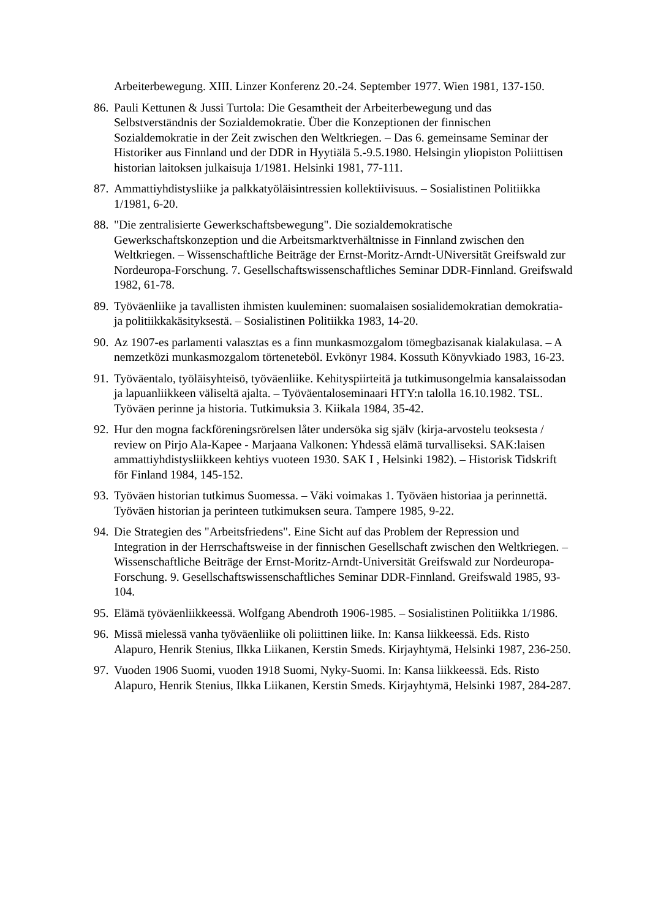Arbeiterbewegung. XIII. Linzer Konferenz 20.-24. September 1977. Wien 1981, 137-150.
86.
Pauli Kettunen & Jussi Turtola: Die Gesamtheit der Arbeiterbewegung und das Selbstverständnis der Sozialdemokratie. Über die Konzeptionen der finnischen Sozialdemokratie in der Zeit zwischen den Weltkriegen. – Das 6. gemeinsame Seminar der Historiker aus Finnland und der DDR in Hyytiälä 5.-9.5.1980. Helsingin yliopiston Poliittisen historian laitoksen julkaisuja 1/1981. Helsinki 1981, 77-111.
87.
Ammattiyhdistysliike ja palkkatyöläisintressien kollektiivisuus. – Sosialistinen Politiikka 1/1981, 6-20.
88.
"Die zentralisierte Gewerkschaftsbewegung". Die sozialdemokratische Gewerkschaftskonzeption und die Arbeitsmarktverhältnisse in Finnland zwischen den Weltkriegen. – Wissenschaftliche Beiträge der Ernst-Moritz-Arndt-UNiversität Greifswald zur Nordeuropa-Forschung. 7. Gesellschaftswissenschaftliches Seminar DDR-Finnland. Greifswald 1982, 61-78.
89.
Työväenliike ja tavallisten ihmisten kuuleminen: suomalaisen sosialidemokratian demokratia- ja politiikkakäsityksestä. – Sosialistinen Politiikka 1983, 14-20.
90.
Az 1907-es parlamenti valasztas es a finn munkasmozgalom tömegbazisanak kialakulasa. – A nemzetközi munkasmozgalom törteneteböl. Evkönyr 1984. Kossuth Könyvkiado 1983, 16-23.
91.
Työväentalo, työläisyhteisö, työväenliike. Kehityspiirteitä ja tutkimusongelmia kansalaissodan ja lapuanliikkeen väliseltä ajalta. – Työväentaloseminaari HTY:n talolla 16.10.1982. TSL. Työväen perinne ja historia. Tutkimuksia 3. Kiikala 1984, 35-42.
92.
Hur den mogna fackföreningsrörelsen låter undersöka sig själv (kirja-arvostelu teoksesta / review on Pirjo Ala-Kapee - Marjaana Valkonen: Yhdessä elämä turvalliseksi. SAK:laisen ammattiyhdistysliikkeen kehtiys vuoteen 1930. SAK I , Helsinki 1982). – Historisk Tidskrift för Finland 1984, 145-152.
93.
Työväen historian tutkimus Suomessa. – Väki voimakas 1. Työväen historiaa ja perinnettä. Työväen historian ja perinteen tutkimuksen seura. Tampere 1985, 9-22.
94.
Die Strategien des "Arbeitsfriedens". Eine Sicht auf das Problem der Repression und Integration in der Herrschaftsweise in der finnischen Gesellschaft zwischen den Weltkriegen. – Wissenschaftliche Beiträge der Ernst-Moritz-Arndt-Universität Greifswald zur Nordeuropa-Forschung. 9. Gesellschaftswissenschaftliches Seminar DDR-Finnland. Greifswald 1985, 93-104.
95.
Elämä työväenliikkeessä. Wolfgang Abendroth 1906-1985. – Sosialistinen Politiikka 1/1986.
96.
Missä mielessä vanha työväenliike oli poliittinen liike. In: Kansa liikkeessä. Eds. Risto Alapuro, Henrik Stenius, Ilkka Liikanen, Kerstin Smeds. Kirjayhtymä, Helsinki 1987, 236-250.
97.
Vuoden 1906 Suomi, vuoden 1918 Suomi, Nyky-Suomi. In: Kansa liikkeessä. Eds. Risto Alapuro, Henrik Stenius, Ilkka Liikanen, Kerstin Smeds. Kirjayhtymä, Helsinki 1987, 284-287.